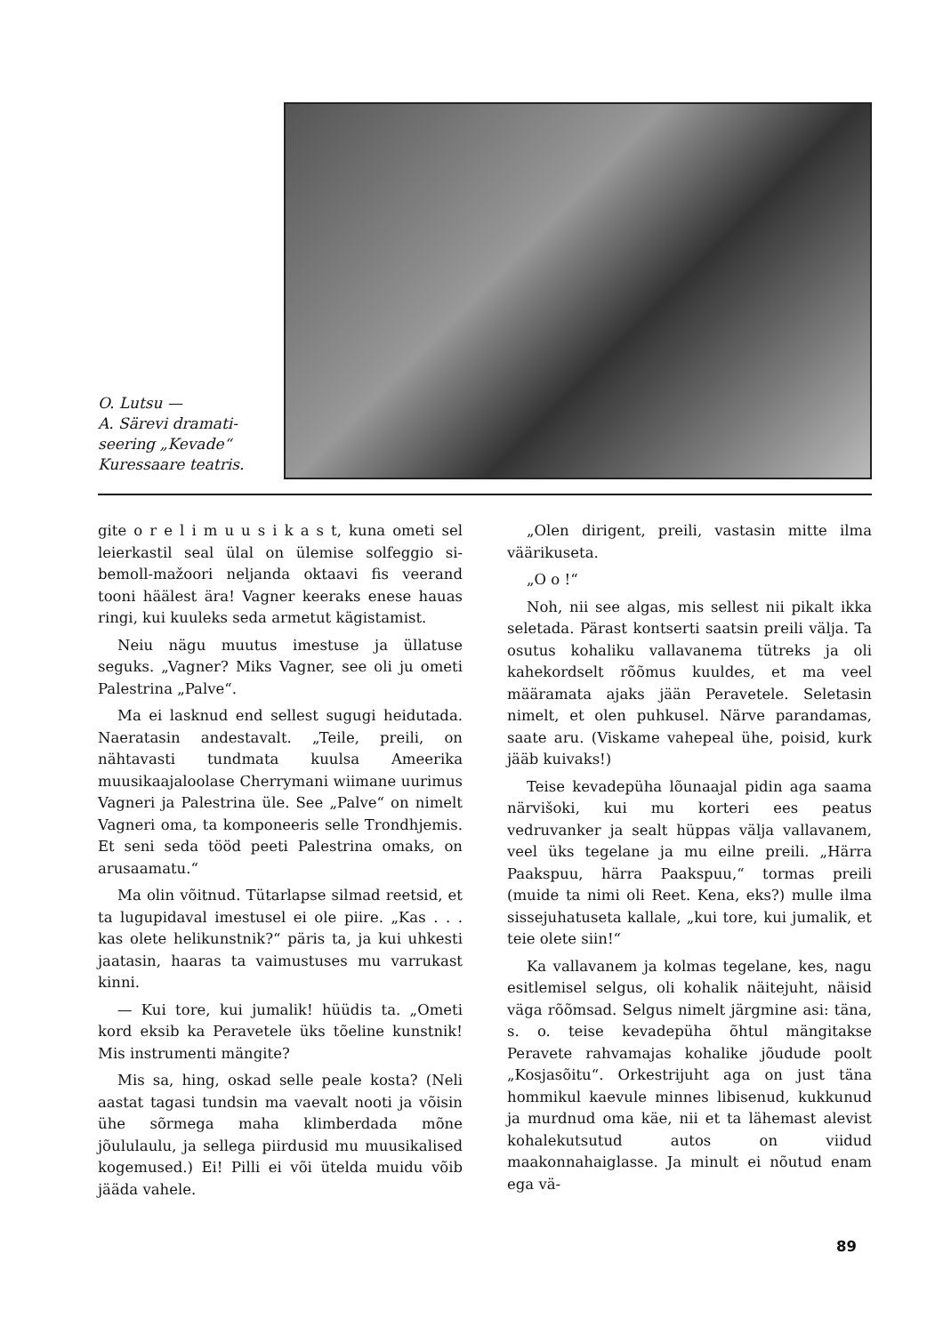O. Lutsu —
A. Särevi dramati-
seering „Kevade“
Kuressaare teatris.
gite o r e l i m u u s i k a s t, kuna ometi sel leierkastil seal ülal on ülemise solfeggio si-bemoll-mažoori neljanda oktaavi fis veerand tooni häälest ära! Vagner keeraks enese hauas ringi, kui kuuleks seda armetut kägistamist.
Neiu nägu muutus imestuse ja üllatuse seguks. „Vagner? Miks Vagner, see oli ju ometi Palestrina „Palve“.
Ma ei lasknud end sellest sugugi heidutada. Naeratasin andestavalt. „Teile, preili, on nähtavasti tundmata kuulsa Ameerika muusikaajaloolase Cherrymani wiimane uurimus Vagneri ja Palestrina üle. See „Palve“ on nimelt Vagneri oma, ta komponeeris selle Trondhjemis. Et seni seda tööd peeti Palestrina omaks, on arusaamatu.“
Ma olin võitnud. Tütarlapse silmad reetsid, et ta lugupidaval imestusel ei ole piire. „Kas . . . kas olete helikunstnik?“ päris ta, ja kui uhkesti jaatasin, haaras ta vaimustuses mu varrukast kinni.
— Kui tore, kui jumalik! hüüdis ta. „Ometi kord eksib ka Peravetele üks tõeline kunstnik! Mis instrumenti mängite?
Mis sa, hing, oskad selle peale kosta? (Neli aastat tagasi tundsin ma vaevalt nooti ja võisin ühe sõrmega maha klimberdada mõne jõululaulu, ja sellega piirdusid mu muusikalised kogemused.) Ei! Pilli ei või ütelda muidu võib jääda vahele.
„Olen dirigent, preili, vastasin mitte ilma väärikuseta.
„O o !“
Noh, nii see algas, mis sellest nii pikalt ikka seletada. Pärast kontserti saatsin preili välja. Ta osutus kohaliku vallavanema tütreks ja oli kahekordselt rõõmus kuuldes, et ma veel määramata ajaks jään Peravetele. Seletasin nimelt, et olen puhkusel. Närve parandamas, saate aru. (Viskame vahepeal ühe, poisid, kurk jääb kuivaks!)
Teise kevadepüha lõunaajal pidin aga saama närvišoki, kui mu korteri ees peatus vedruvanker ja sealt hüppas välja vallavanem, veel üks tegelane ja mu eilne preili. „Härra Paakspuu, härra Paakspuu,“ tormas preili (muide ta nimi oli Reet. Kena, eks?) mulle ilma sissejuhatuseta kallale, „kui tore, kui jumalik, et teie olete siin!“
Ka vallavanem ja kolmas tegelane, kes, nagu esitlemisel selgus, oli kohalik näitejuht, näisid väga rõõmsad. Selgus nimelt järgmine asi: täna, s. o. teise kevadepüha õhtul mängitakse Peravete rahvamajas kohalike jõudude poolt „Kosjasõitu“. Orkestrijuht aga on just täna hommikul kaevule minnes libisenud, kukkunud ja murdnud oma käe, nii et ta lähemast alevist kohalekutsutud autos on viidud maakonnahaiglasse. Ja minult ei nõutud enam ega vä-
89